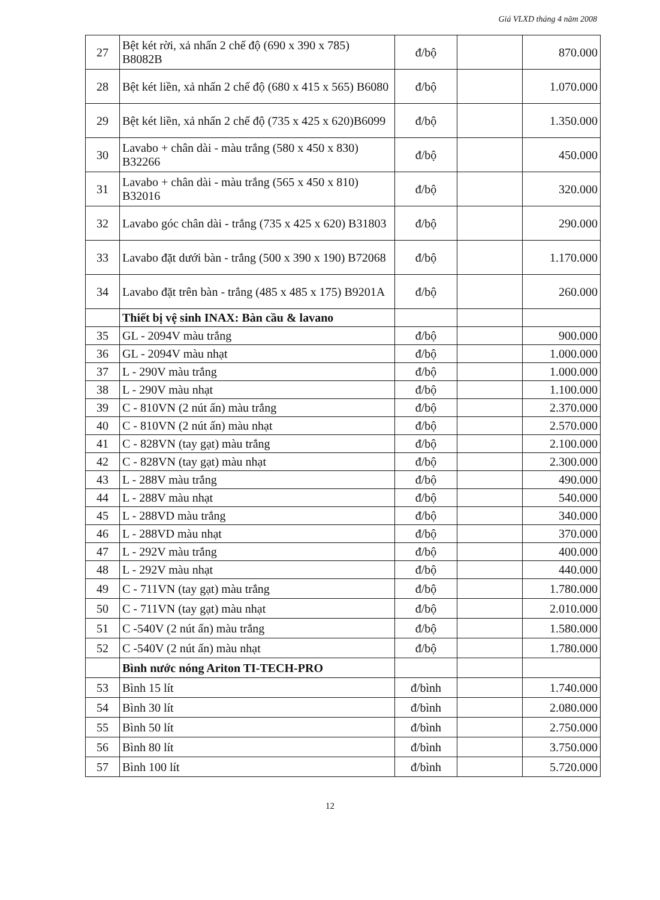Giá VLXD tháng 4 năm 2008
| 27 | Bệt két rời, xả nhấn 2 chế độ (690 x 390 x 785) B8082B | đ/bộ | | 870.000 |
| 28 | Bệt két liền, xả nhấn 2 chế độ (680 x 415 x 565) B6080 | đ/bộ | | 1.070.000 |
| 29 | Bệt két liền, xả nhấn 2 chế độ (735 x 425 x 620)B6099 | đ/bộ | | 1.350.000 |
| 30 | Lavabo + chân dài - màu trắng (580 x 450 x 830) B32266 | đ/bộ | | 450.000 |
| 31 | Lavabo + chân dài - màu trắng (565 x 450 x 810) B32016 | đ/bộ | | 320.000 |
| 32 | Lavabo góc chân dài - trắng (735 x 425 x 620) B31803 | đ/bộ | | 290.000 |
| 33 | Lavabo đặt dưới bàn - trắng (500 x 390 x 190) B72068 | đ/bộ | | 1.170.000 |
| 34 | Lavabo đặt trên bàn - trắng (485 x 485 x 175) B9201A | đ/bộ | | 260.000 |
| | Thiết bị vệ sinh INAX: Bàn cầu & lavano | | | |
| 35 | GL - 2094V màu trắng | đ/bộ | | 900.000 |
| 36 | GL - 2094V màu nhạt | đ/bộ | | 1.000.000 |
| 37 | L - 290V màu trắng | đ/bộ | | 1.000.000 |
| 38 | L - 290V màu nhạt | đ/bộ | | 1.100.000 |
| 39 | C - 810VN (2 nút ấn) màu trắng | đ/bộ | | 2.370.000 |
| 40 | C - 810VN (2 nút ấn) màu nhạt | đ/bộ | | 2.570.000 |
| 41 | C - 828VN (tay gạt) màu trắng | đ/bộ | | 2.100.000 |
| 42 | C - 828VN (tay gạt) màu nhạt | đ/bộ | | 2.300.000 |
| 43 | L - 288V màu trắng | đ/bộ | | 490.000 |
| 44 | L - 288V màu nhạt | đ/bộ | | 540.000 |
| 45 | L - 288VD màu trắng | đ/bộ | | 340.000 |
| 46 | L - 288VD màu nhạt | đ/bộ | | 370.000 |
| 47 | L - 292V màu trắng | đ/bộ | | 400.000 |
| 48 | L - 292V màu nhạt | đ/bộ | | 440.000 |
| 49 | C - 711VN (tay gạt) màu trắng | đ/bộ | | 1.780.000 |
| 50 | C - 711VN (tay gạt) màu nhạt | đ/bộ | | 2.010.000 |
| 51 | C -540V (2 nút ấn) màu trắng | đ/bộ | | 1.580.000 |
| 52 | C -540V (2 nút ấn) màu nhạt | đ/bộ | | 1.780.000 |
| | Bình nước nóng Ariton TI-TECH-PRO | | | |
| 53 | Bình 15 lít | đ/bình | | 1.740.000 |
| 54 | Bình 30 lít | đ/bình | | 2.080.000 |
| 55 | Bình 50 lít | đ/bình | | 2.750.000 |
| 56 | Bình 80 lít | đ/bình | | 3.750.000 |
| 57 | Bình 100 lít | đ/bình | | 5.720.000 |
12